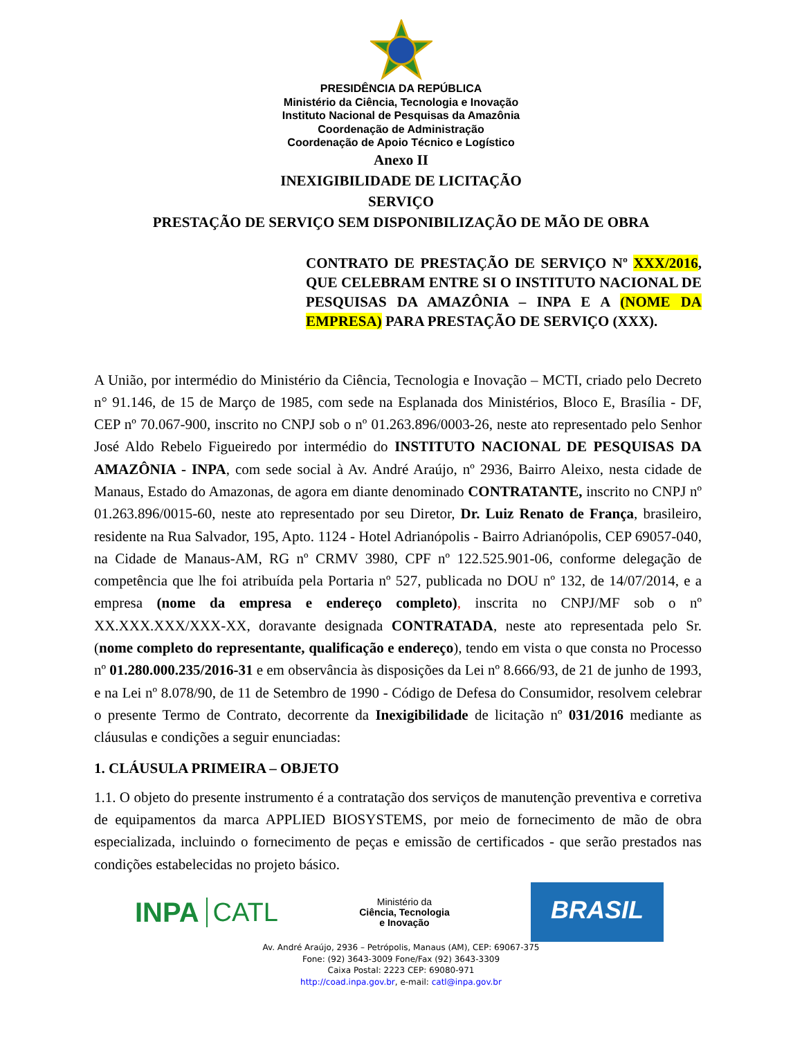PRESIDÊNCIA DA REPÚBLICA
Ministério da Ciência, Tecnologia e Inovação
Instituto Nacional de Pesquisas da Amazônia
Coordenação de Administração
Coordenação de Apoio Técnico e Logístico
Anexo II
INEXIGIBILIDADE DE LICITAÇÃO
SERVIÇO
PRESTAÇÃO DE SERVIÇO SEM DISPONIBILIZAÇÃO DE MÃO DE OBRA
CONTRATO DE PRESTAÇÃO DE SERVIÇO Nº XXX/2016, QUE CELEBRAM ENTRE SI O INSTITUTO NACIONAL DE PESQUISAS DA AMAZÔNIA – INPA E A (NOME DA EMPRESA) PARA PRESTAÇÃO DE SERVIÇO (XXX).
A União, por intermédio do Ministério da Ciência, Tecnologia e Inovação – MCTI, criado pelo Decreto n° 91.146, de 15 de Março de 1985, com sede na Esplanada dos Ministérios, Bloco E, Brasília - DF, CEP nº 70.067-900, inscrito no CNPJ sob o nº 01.263.896/0003-26, neste ato representado pelo Senhor José Aldo Rebelo Figueiredo por intermédio do INSTITUTO NACIONAL DE PESQUISAS DA AMAZÔNIA - INPA, com sede social à Av. André Araújo, nº 2936, Bairro Aleixo, nesta cidade de Manaus, Estado do Amazonas, de agora em diante denominado CONTRATANTE, inscrito no CNPJ nº 01.263.896/0015-60, neste ato representado por seu Diretor, Dr. Luiz Renato de França, brasileiro, residente na Rua Salvador, 195, Apto. 1124 - Hotel Adrianópolis - Bairro Adrianópolis, CEP 69057-040, na Cidade de Manaus-AM, RG nº CRMV 3980, CPF nº 122.525.901-06, conforme delegação de competência que lhe foi atribuída pela Portaria nº 527, publicada no DOU nº 132, de 14/07/2014, e a empresa (nome da empresa e endereço completo), inscrita no CNPJ/MF sob o nº XX.XXX.XXX/XXX-XX, doravante designada CONTRATADA, neste ato representada pelo Sr. (nome completo do representante, qualificação e endereço), tendo em vista o que consta no Processo nº 01.280.000.235/2016-31 e em observância às disposições da Lei nº 8.666/93, de 21 de junho de 1993, e na Lei nº 8.078/90, de 11 de Setembro de 1990 - Código de Defesa do Consumidor, resolvem celebrar o presente Termo de Contrato, decorrente da Inexigibilidade de licitação nº 031/2016 mediante as cláusulas e condições a seguir enunciadas:
1. CLÁUSULA PRIMEIRA – OBJETO
1.1. O objeto do presente instrumento é a contratação dos serviços de manutenção preventiva e corretiva de equipamentos da marca APPLIED BIOSYSTEMS, por meio de fornecimento de mão de obra especializada, incluindo o fornecimento de peças e emissão de certificados - que serão prestados nas condições estabelecidas no projeto básico.
INPA CATL
Ministério da
Ciência, Tecnologia
e Inovação
BRASIL
Av. André Araújo, 2936 – Petrópolis, Manaus (AM), CEP: 69067-375
Fone: (92) 3643-3009 Fone/Fax (92) 3643-3309
Caixa Postal: 2223 CEP: 69080-971
http://coad.inpa.gov.br, e-mail: catl@inpa.gov.br